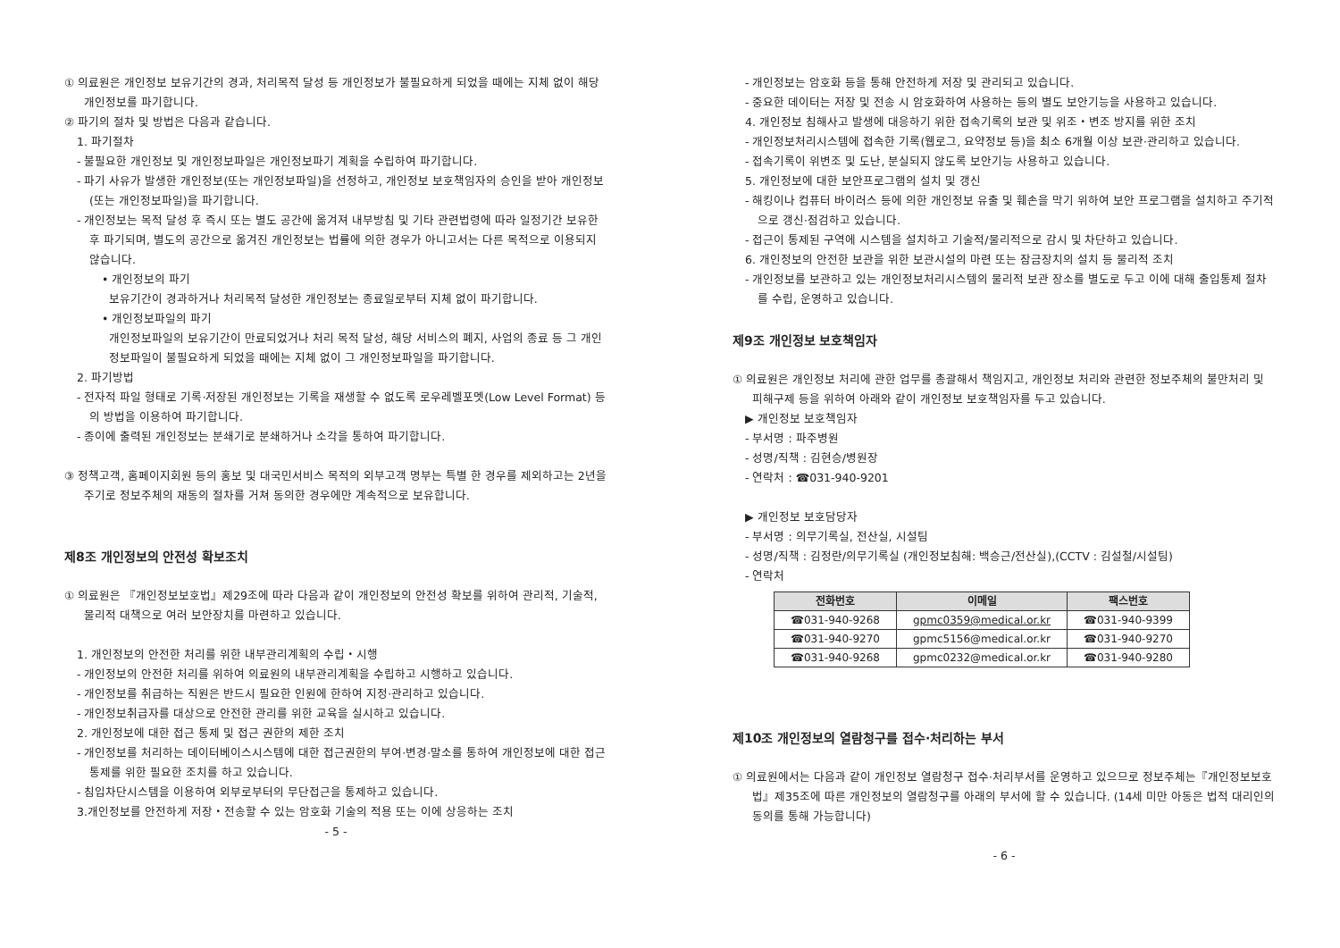① 의료원은 개인정보 보유기간의 경과, 처리목적 달성 등 개인정보가 불필요하게 되었을 때에는 지체 없이 해당 개인정보를 파기합니다.
② 파기의 절차 및 방법은 다음과 같습니다.
1. 파기절차
- 불필요한 개인정보 및 개인정보파일은 개인정보파기 계획을 수립하여 파기합니다.
- 파기 사유가 발생한 개인정보(또는 개인정보파일)을 선정하고, 개인정보 보호책임자의 승인을 받아 개인정보(또는 개인정보파일)을 파기합니다.
- 개인정보는 목적 달성 후 즉시 또는 별도 공간에 옮겨져 내부방침 및 기타 관련법령에 따라 일정기간 보유한 후 파기되며, 별도의 공간으로 옮겨진 개인정보는 법률에 의한 경우가 아니고서는 다른 목적으로 이용되지 않습니다.
• 개인정보의 파기
보유기간이 경과하거나 처리목적 달성한 개인정보는 종료일로부터 지체 없이 파기합니다.
• 개인정보파일의 파기
개인정보파일의 보유기간이 만료되었거나 처리 목적 달성, 해당 서비스의 폐지, 사업의 종료 등 그 개인정보파일이 불필요하게 되었을 때에는 지체 없이 그 개인정보파일을 파기합니다.
2. 파기방법
- 전자적 파일 형태로 기록·저장된 개인정보는 기록을 재생할 수 없도록 로우레벨포멧(Low Level Format) 등의 방법을 이용하여 파기합니다.
- 종이에 출력된 개인정보는 분쇄기로 분쇄하거나 소각을 통하여 파기합니다.
③ 정책고객, 홈페이지회원 등의 홍보 및 대국민서비스 목적의 외부고객 명부는 특별 한 경우를 제외하고는 2년을 주기로 정보주체의 재동의 절차를 거쳐 동의한 경우에만 계속적으로 보유합니다.
제8조 개인정보의 안전성 확보조치
① 의료원은 『개인정보보호법』제29조에 따라 다음과 같이 개인정보의 안전성 확보를 위하여 관리적, 기술적, 물리적 대책으로 여러 보안장치를 마련하고 있습니다.
1. 개인정보의 안전한 처리를 위한 내부관리계획의 수립・시행
- 개인정보의 안전한 처리를 위하여 의료원의 내부관리계획을 수립하고 시행하고 있습니다.
- 개인정보를 취급하는 직원은 반드시 필요한 인원에 한하여 지정·관리하고 있습니다.
- 개인정보취급자를 대상으로 안전한 관리를 위한 교육을 실시하고 있습니다.
2. 개인정보에 대한 접근 통제 및 접근 권한의 제한 조치
- 개인정보를 처리하는 데이터베이스시스템에 대한 접근권한의 부여·변경·말소를 통하여 개인정보에 대한 접근 통제를 위한 필요한 조치를 하고 있습니다.
- 침입차단시스템을 이용하여 외부로부터의 무단접근을 통제하고 있습니다.
3.개인정보를 안전하게 저장・전송할 수 있는 암호화 기술의 적용 또는 이에 상응하는 조치
- 5 -
- 개인정보는 암호화 등을 통해 안전하게 저장 및 관리되고 있습니다.
- 중요한 데이터는 저장 및 전송 시 암호화하여 사용하는 등의 별도 보안기능을 사용하고 있습니다.
4. 개인정보 침해사고 발생에 대응하기 위한 접속기록의 보관 및 위조・변조 방지를 위한 조치
- 개인정보처리시스템에 접속한 기록(웹로그, 요약정보 등)을 최소 6개월 이상 보관·관리하고 있습니다.
- 접속기록이 위변조 및 도난, 분실되지 않도록 보안기능 사용하고 있습니다.
5. 개인정보에 대한 보안프로그램의 설치 및 갱신
- 해킹이나 컴퓨터 바이러스 등에 의한 개인정보 유출 및 훼손을 막기 위하여 보안 프로그램을 설치하고 주기적으로 갱신·점검하고 있습니다.
- 접근이 통제된 구역에 시스템을 설치하고 기술적/물리적으로 감시 및 차단하고 있습니다.
6. 개인정보의 안전한 보관을 위한 보관시설의 마련 또는 잠금장치의 설치 등 물리적 조치
- 개인정보를 보관하고 있는 개인정보처리시스템의 물리적 보관 장소를 별도로 두고 이에 대해 출입통제 절차를 수립, 운영하고 있습니다.
제9조 개인정보 보호책임자
① 의료원은 개인정보 처리에 관한 업무를 총괄해서 책임지고, 개인정보 처리와 관련한 정보주체의 불만처리 및 피해구제 등을 위하여 아래와 같이 개인정보 보호책임자를 두고 있습니다.
▶ 개인정보 보호책임자
- 부서명 : 파주병원
- 성명/직책 : 김현승/병원장
- 연락처 : ☎031-940-9201
▶ 개인정보 보호담당자
- 부서명 : 의무기록실, 전산실, 시설팀
- 성명/직책 : 김정란/의무기록실 (개인정보침해: 백승근/전산실),(CCTV : 김설철/시설팀)
- 연락처
| 전화번호 | 이메일 | 팩스번호 |
| --- | --- | --- |
| ☎031-940-9268 | gpmc0359@medical.or.kr | ☎031-940-9399 |
| ☎031-940-9270 | gpmc5156@medical.or.kr | ☎031-940-9270 |
| ☎031-940-9268 | gpmc0232@medical.or.kr | ☎031-940-9280 |
제10조 개인정보의 열람청구를 접수·처리하는 부서
① 의료원에서는 다음과 같이 개인정보 열람청구 접수·처리부서를 운영하고 있으므로 정보주체는『개인정보보호법』제35조에 따른 개인정보의 열람청구를 아래의 부서에 할 수 있습니다. (14세 미만 아동은 법적 대리인의 동의를 통해 가능합니다)
- 6 -